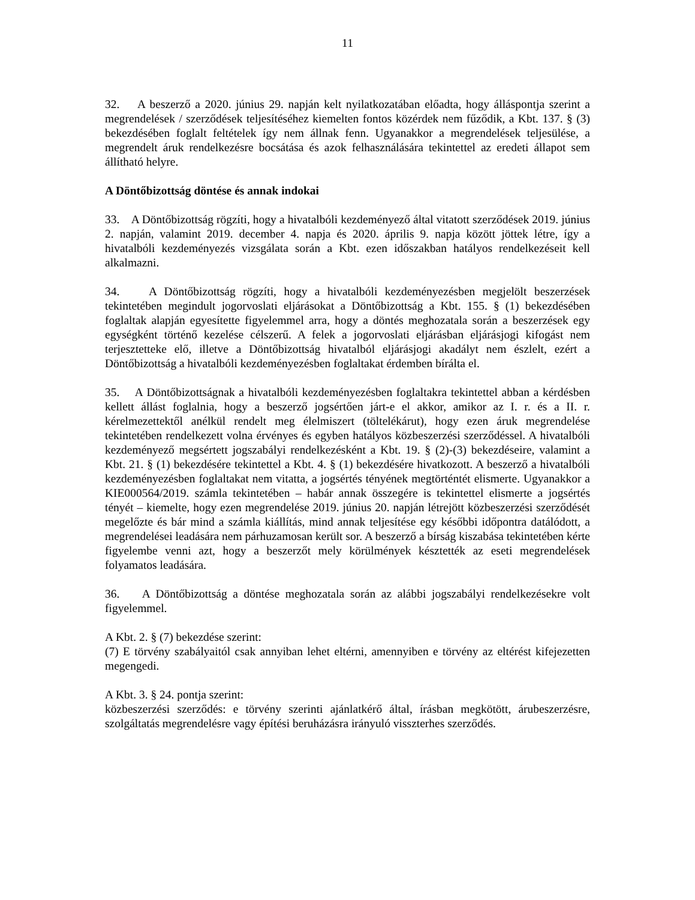11
32. A beszerző a 2020. június 29. napján kelt nyilatkozatában előadta, hogy álláspontja szerint a megrendelések / szerződések teljesítéséhez kiemelten fontos közérdek nem fűződik, a Kbt. 137. § (3) bekezdésében foglalt feltételek így nem állnak fenn. Ugyanakkor a megrendelések teljesülése, a megrendelt áruk rendelkezésre bocsátása és azok felhasználására tekintettel az eredeti állapot sem állítható helyre.
A Döntőbizottság döntése és annak indokai
33. A Döntőbizottság rögzíti, hogy a hivatalbóli kezdeményező által vitatott szerződések 2019. június 2. napján, valamint 2019. december 4. napja és 2020. április 9. napja között jöttek létre, így a hivatalbóli kezdeményezés vizsgálata során a Kbt. ezen időszakban hatályos rendelkezéseit kell alkalmazni.
34. A Döntőbizottság rögzíti, hogy a hivatalbóli kezdeményezésben megjelölt beszerzések tekintetében megindult jogorvoslati eljárásokat a Döntőbizottság a Kbt. 155. § (1) bekezdésében foglaltak alapján egyesítette figyelemmel arra, hogy a döntés meghozatala során a beszerzések egy egységként történő kezelése célszerű. A felek a jogorvoslati eljárásban eljárásjogi kifogást nem terjesztetteke elő, illetve a Döntőbizottság hivatalból eljárásjogi akadályt nem észlelt, ezért a Döntőbizottság a hivatalbóli kezdeményezésben foglaltakat érdemben bírálta el.
35. A Döntőbizottságnak a hivatalbóli kezdeményezésben foglaltakra tekintettel abban a kérdésben kellett állást foglalnia, hogy a beszerző jogsértően járt-e el akkor, amikor az I. r. és a II. r. kérelmezettektől anélkül rendelt meg élelmiszert (töltelékárut), hogy ezen áruk megrendelése tekintetében rendelkezett volna érvényes és egyben hatályos közbeszerzési szerződéssel. A hivatalbóli kezdeményező megsértett jogszabályi rendelkezésként a Kbt. 19. § (2)-(3) bekezdéseire, valamint a Kbt. 21. § (1) bekezdésére tekintettel a Kbt. 4. § (1) bekezdésére hivatkozott. A beszerző a hivatalbóli kezdeményezésben foglaltakat nem vitatta, a jogsértés tényének megtörténtét elismerte. Ugyanakkor a KIE000564/2019. számla tekintetében – habár annak összegére is tekintettel elismerte a jogsértés tényét – kiemelte, hogy ezen megrendelése 2019. június 20. napján létrejött közbeszerzési szerződését megelőzte és bár mind a számla kiállítás, mind annak teljesítése egy későbbi időpontra datálódott, a megrendelései leadására nem párhuzamosan került sor. A beszerző a bírság kiszabása tekintetében kérte figyelembe venni azt, hogy a beszerzőt mely körülmények késztették az eseti megrendelések folyamatos leadására.
36. A Döntőbizottság a döntése meghozatala során az alábbi jogszabályi rendelkezésekre volt figyelemmel.
A Kbt. 2. § (7) bekezdése szerint:
(7) E törvény szabályaitól csak annyiban lehet eltérni, amennyiben e törvény az eltérést kifejezetten megengedi.
A Kbt. 3. § 24. pontja szerint:
közbeszerzési szerződés: e törvény szerinti ajánlatkérő által, írásban megkötött, árubeszerzésre, szolgáltatás megrendelésre vagy építési beruházásra irányuló visszterhes szerződés.